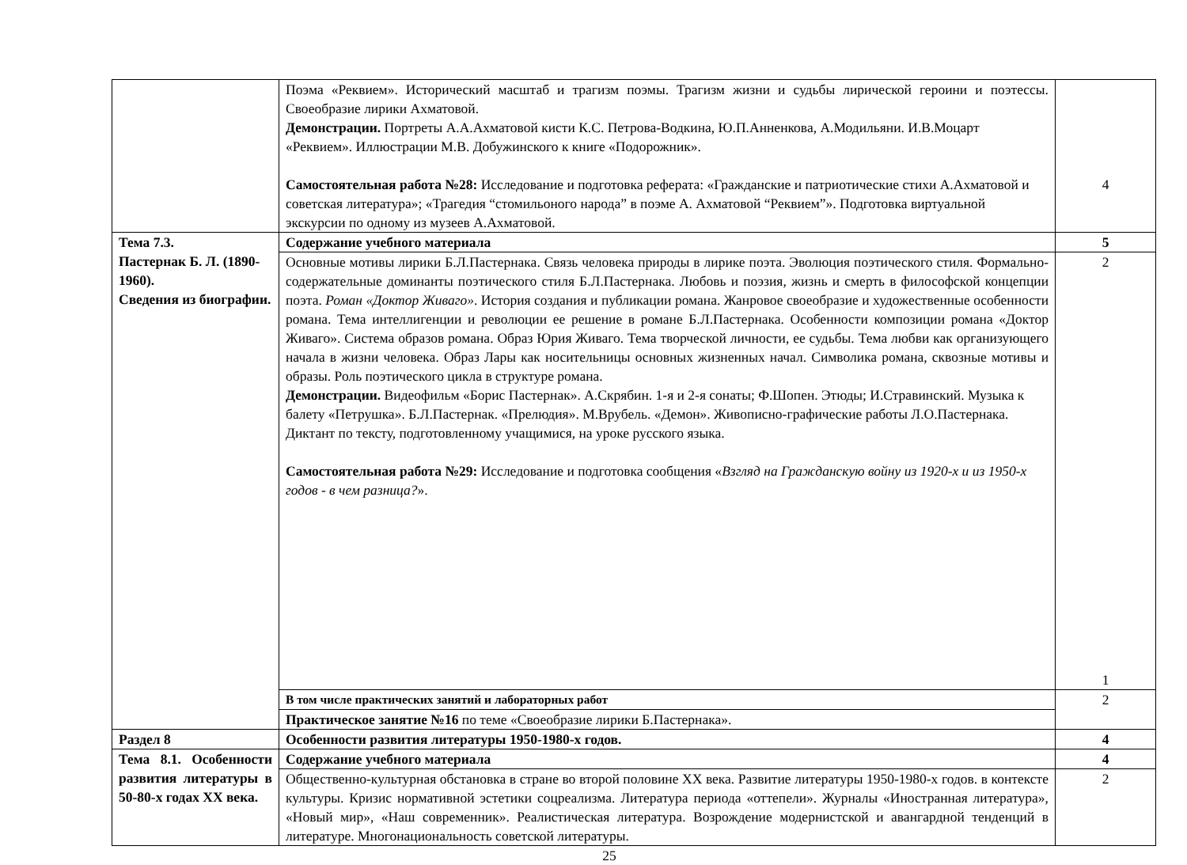| | Поэма «Реквием». Исторический масштаб и трагизм поэмы. Трагизм жизни и судьбы лирической героини и поэтессы. Своеобразие лирики Ахматовой. Демонстрации. Портреты А.А.Ахматовой кисти К.С. Петрова-Водкина, Ю.П.Анненкова, А.Модильяни. И.В.Моцарт «Реквием». Иллюстрации М.В. Добужинского к книге «Подорожник». Самостоятельная работа №28: Исследование и подготовка реферата: «Гражданские и патриотические стихи А.Ахматовой и советская литература»; «Трагедия “стомильоного народа” в поэме А. Ахматовой “Реквием”». Подготовка виртуальной экскурсии по одному из музеев А.Ахматовой. | 4 |
| Тема 7.3. Пастернак Б. Л. (1890-1960). Сведения из биографии. | Содержание учебного материала | 5 |
| | Основные мотивы лирики Б.Л.Пастернака. Связь человека природы в лирике поэта. Эволюция поэтического стиля. Формально-содержательные доминанты поэтического стиля Б.Л.Пастернака. Любовь и поэзия, жизнь и смерть в философской концепции поэта. Роман «Доктор Живаго» . История создания и публикации романа. Жанровое своеобразие и художественные особенности романа. Тема интеллигенции и революции ее решение в романе Б.Л.Пастернака. Особенности композиции романа «Доктор Живаго». Система образов романа. Образ Юрия Живаго. Тема творческой личности, ее судьбы. Тема любви как организующего начала в жизни человека. Образ Лары как носительницы основных жизненных начал. Символика романа, сквозные мотивы и образы. Роль поэтического цикла в структуре романа. Демонстрации. Видеофильм «Борис Пастернак». А.Скрябин. 1-я и 2-я сонаты; Ф.Шопен. Этюды; И.Стравинский. Музыка к балету «Петрушка». Б.Л.Пастернак. «Прелюдия». М.Врубель. «Демон». Живописно-графические работы Л.О.Пастернака. Диктант по тексту, подготовленному учащимися, на уроке русского языка. Самостоятельная работа №29: Исследование и подготовка сообщения « Взгляд на Гражданскую войну из 1920-х и из 1950-х годов - в чем разница? ». | 2 1 |
| | В том числе практических занятий и лабораторных работ | 2 |
| | Практическое занятие №16 по теме «Своеобразие лирики Б.Пастернака». | |
| Раздел 8 | Особенности развития литературы 1950-1980-х годов. | 4 |
| Тема 8.1. Особенности развития литературы в 50-80-х годах XX века. | Содержание учебного материала | 4 |
| | Общественно-культурная обстановка в стране во второй половине XX века. Развитие литературы 1950-1980-х годов. в контексте культуры. Кризис нормативной эстетики соцреализма. Литература периода «оттепели». Журналы «Иностранная литература», «Новый мир», «Наш современник». Реалистическая литература. Возрождение модернистской и авангардной тенденций в литературе. Многонациональность советской литературы. | 2 |
25